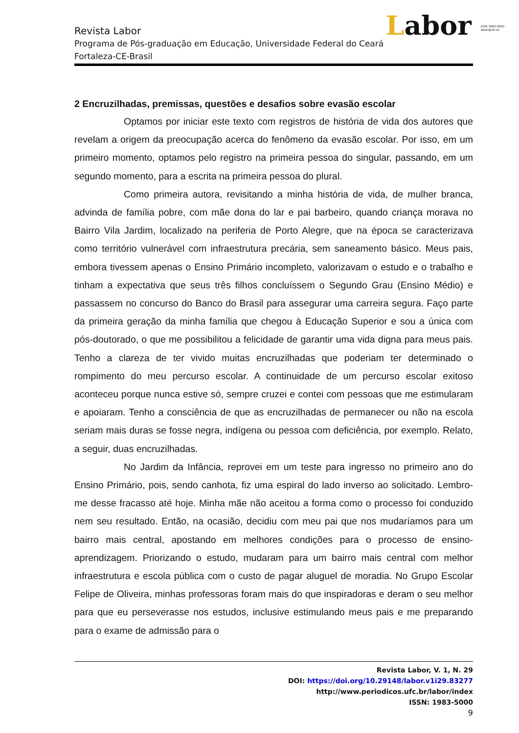Labor ISSN 1983-5000
labor@ufc.br
Revista Labor
Programa de Pós-graduação em Educação, Universidade Federal do Ceará
Fortaleza-CE-Brasil
2 Encruzilhadas, premissas, questões e desafios sobre evasão escolar
Optamos por iniciar este texto com registros de história de vida dos autores que revelam a origem da preocupação acerca do fenômeno da evasão escolar. Por isso, em um primeiro momento, optamos pelo registro na primeira pessoa do singular, passando, em um segundo momento, para a escrita na primeira pessoa do plural.
Como primeira autora, revisitando a minha história de vida, de mulher branca, advinda de família pobre, com mãe dona do lar e pai barbeiro, quando criança morava no Bairro Vila Jardim, localizado na periferia de Porto Alegre, que na época se caracterizava como território vulnerável com infraestrutura precária, sem saneamento básico. Meus pais, embora tivessem apenas o Ensino Primário incompleto, valorizavam o estudo e o trabalho e tinham a expectativa que seus três filhos concluíssem o Segundo Grau (Ensino Médio) e passassem no concurso do Banco do Brasil para assegurar uma carreira segura. Faço parte da primeira geração da minha família que chegou à Educação Superior e sou a única com pós-doutorado, o que me possibilitou a felicidade de garantir uma vida digna para meus pais. Tenho a clareza de ter vivido muitas encruzilhadas que poderiam ter determinado o rompimento do meu percurso escolar. A continuidade de um percurso escolar exitoso aconteceu porque nunca estive só, sempre cruzei e contei com pessoas que me estimularam e apoiaram. Tenho a consciência de que as encruzilhadas de permanecer ou não na escola seriam mais duras se fosse negra, indígena ou pessoa com deficiência, por exemplo. Relato, a seguir, duas encruzilhadas.
No Jardim da Infância, reprovei em um teste para ingresso no primeiro ano do Ensino Primário, pois, sendo canhota, fiz uma espiral do lado inverso ao solicitado. Lembro-me desse fracasso até hoje. Minha mãe não aceitou a forma como o processo foi conduzido nem seu resultado. Então, na ocasião, decidiu com meu pai que nos mudaríamos para um bairro mais central, apostando em melhores condições para o processo de ensino-aprendizagem. Priorizando o estudo, mudaram para um bairro mais central com melhor infraestrutura e escola pública com o custo de pagar aluguel de moradia. No Grupo Escolar Felipe de Oliveira, minhas professoras foram mais do que inspiradoras e deram o seu melhor para que eu perseverasse nos estudos, inclusive estimulando meus pais e me preparando para o exame de admissão para o
Revista Labor, V. 1, N. 29
DOI: https://doi.org/10.29148/labor.v1i29.83277
http://www.periodicos.ufc.br/labor/index
ISSN: 1983-5000
9